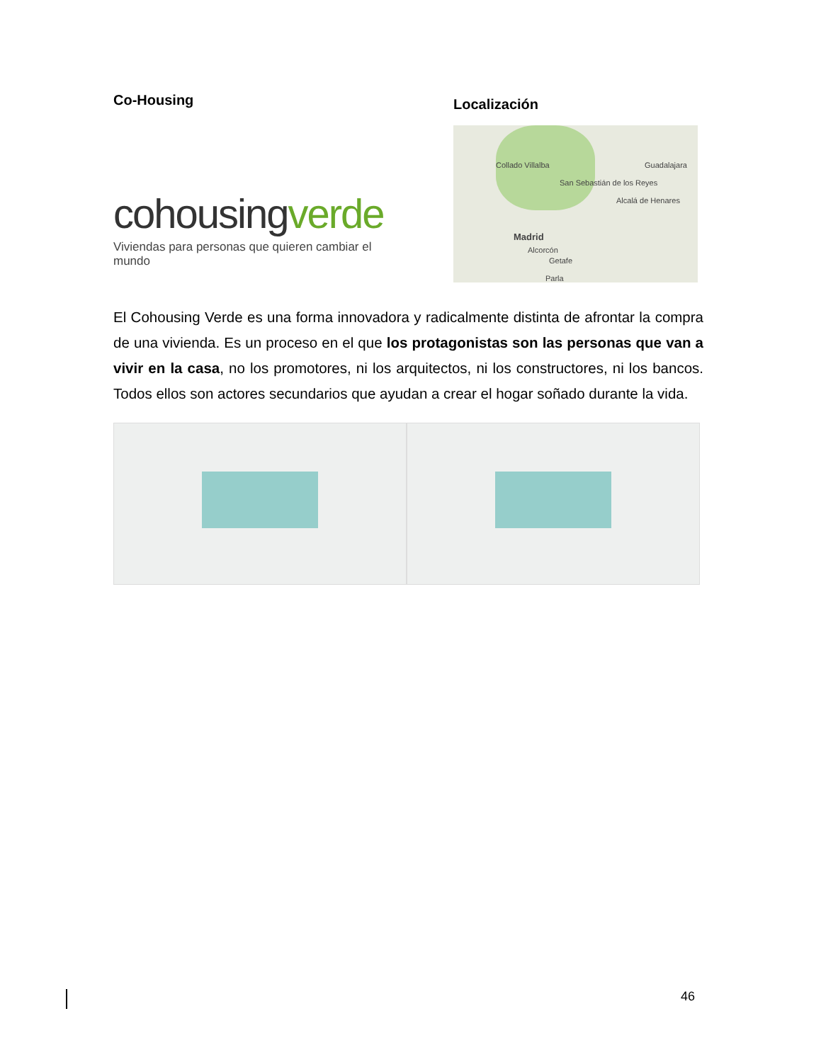Co-Housing
cohousingverde
Viviendas para personas que quieren cambiar el mundo
Localización
Madrid
Collado Villalba
San Sebastián de los Reyes
Guadalajara
Alcalá de Henares
Alcorcón
Getafe
Parla
El Cohousing Verde es una forma innovadora y radicalmente distinta de afrontar la compra de una vivienda. Es un proceso en el que los protagonistas son las personas que van a vivir en la casa, no los promotores, ni los arquitectos, ni los constructores, ni los bancos. Todos ellos son actores secundarios que ayudan a crear el hogar soñado durante la vida.
46